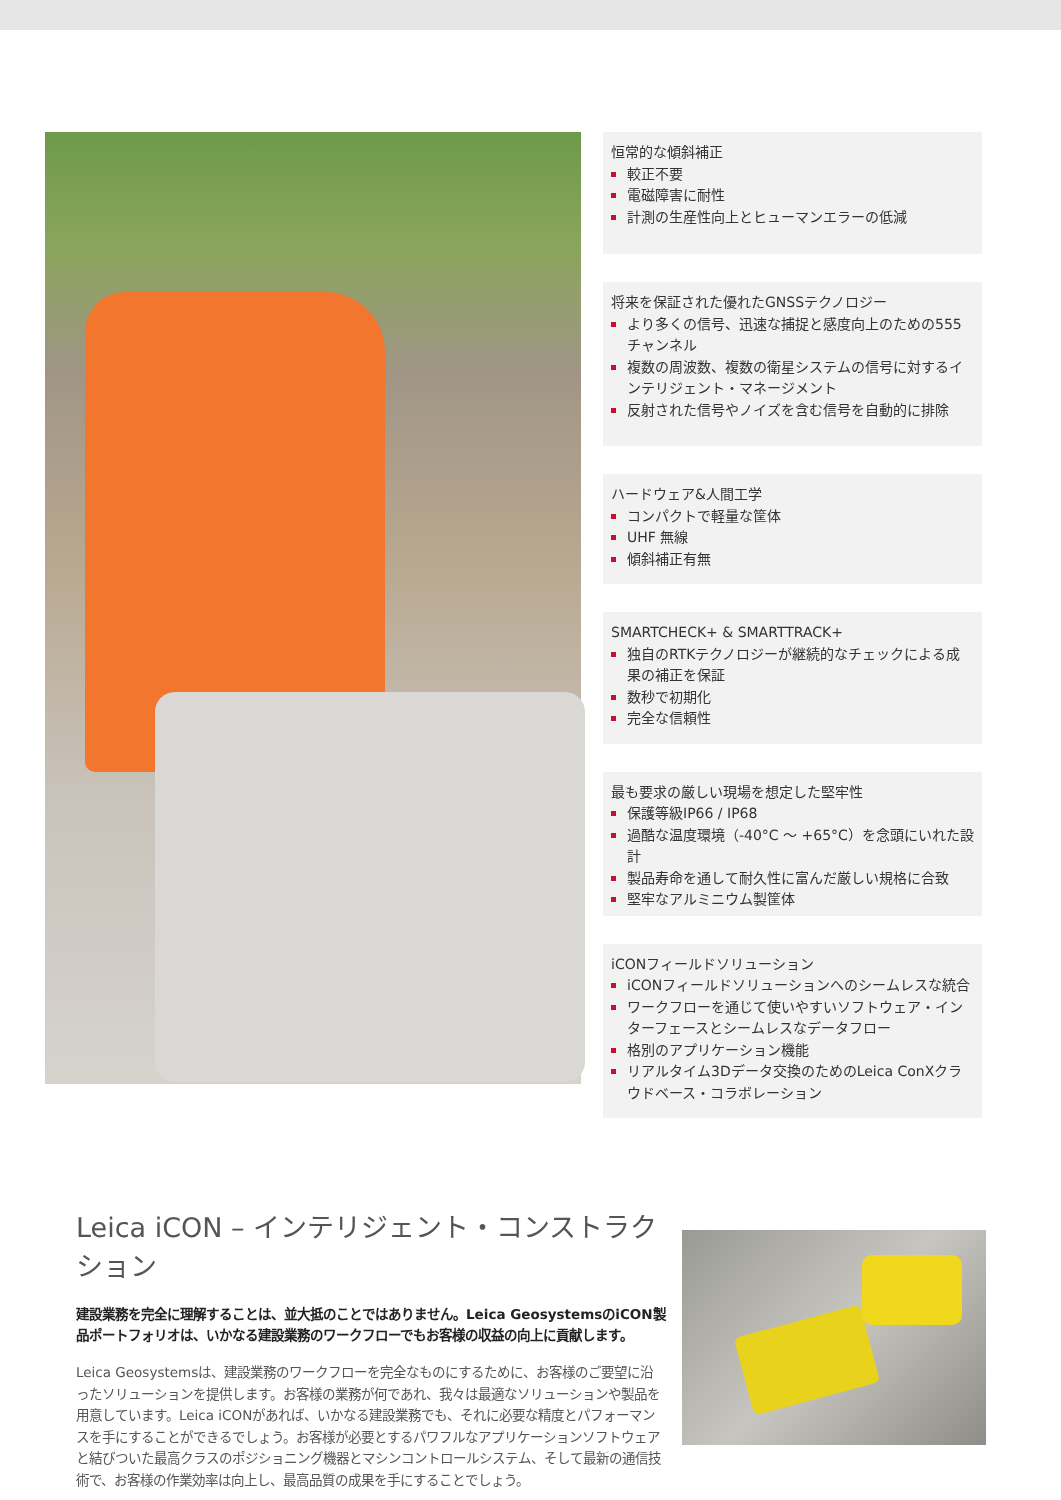恒常的な傾斜補正
較正不要
電磁障害に耐性
計測の生産性向上とヒューマンエラーの低減
将来を保証された優れたGNSSテクノロジー
より多くの信号、迅速な捕捉と感度向上のための555チャンネル
複数の周波数、複数の衛星システムの信号に対するインテリジェント・マネージメント
反射された信号やノイズを含む信号を自動的に排除
ハードウェア&人間工学
コンパクトで軽量な筐体
UHF 無線
傾斜補正有無
SMARTCHECK+ & SMARTTRACK+
独自のRTKテクノロジーが継続的なチェックによる成果の補正を保証
数秒で初期化
完全な信頼性
最も要求の厳しい現場を想定した堅牢性
保護等級IP66 / IP68
過酷な温度環境（-40°C ～ +65°C）を念頭にいれた設計
製品寿命を通して耐久性に富んだ厳しい規格に合致
堅牢なアルミニウム製筐体
iCONフィールドソリューション
iCONフィールドソリューションへのシームレスな統合
ワークフローを通じて使いやすいソフトウェア・インターフェースとシームレスなデータフロー
格別のアプリケーション機能
リアルタイム3Dデータ交換のためのLeica ConXクラウドベース・コラボレーション
Leica iCON – インテリジェント・コンストラクション
建設業務を完全に理解することは、並大抵のことではありません。Leica GeosystemsのiCON製品ポートフォリオは、いかなる建設業務のワークフローでもお客様の収益の向上に貢献します。
Leica Geosystemsは、建設業務のワークフローを完全なものにするために、お客様のご要望に沿ったソリューションを提供します。お客様の業務が何であれ、我々は最適なソリューションや製品を用意しています。Leica iCONがあれば、いかなる建設業務でも、それに必要な精度とパフォーマンスを手にすることができるでしょう。お客様が必要とするパワフルなアプリケーションソフトウェアと結びついた最高クラスのポジショニング機器とマシンコントロールシステム、そして最新の通信技術で、お客様の作業効率は向上し、最高品質の成果を手にすることでしょう。